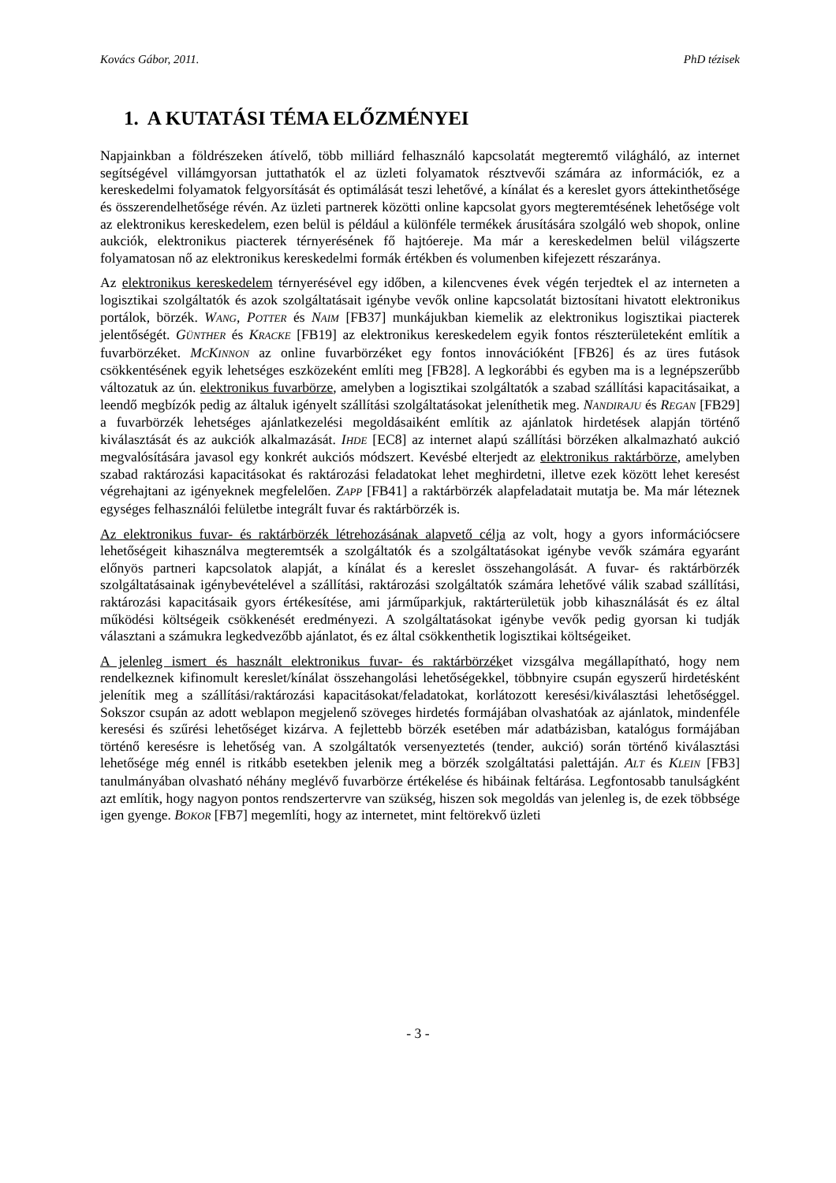Kovács Gábor, 2011. PhD tézisek
1. A KUTATÁSI TÉMA ELŐZMÉNYEI
Napjainkban a földrészeken átívelő, több milliárd felhasználó kapcsolatát megteremtő világháló, az internet segítségével villámgyorsan juttathatók el az üzleti folyamatok résztvevői számára az információk, ez a kereskedelmi folyamatok felgyorsítását és optimálását teszi lehetővé, a kínálat és a kereslet gyors áttekinthetősége és összerendelhetősége révén. Az üzleti partnerek közötti online kapcsolat gyors megteremtésének lehetősége volt az elektronikus kereskedelem, ezen belül is például a különféle termékek árusítására szolgáló web shopok, online aukciók, elektronikus piacterek térnyerésének fő hajtóereje. Ma már a kereskedelmen belül világszerte folyamatosan nő az elektronikus kereskedelmi formák értékben és volumenben kifejezett részaránya.
Az elektronikus kereskedelem térnyerésével egy időben, a kilencvenes évek végén terjedtek el az interneten a logisztikai szolgáltatók és azok szolgáltatásait igénybe vevők online kapcsolatát biztosítani hivatott elektronikus portálok, börzék. WANG, POTTER és NAIM [FB37] munkájukban kiemelik az elektronikus logisztikai piacterek jelentőségét. GÜNTHER és KRACKE [FB19] az elektronikus kereskedelem egyik fontos részterületeként említik a fuvarbörzéket. MCKINNON az online fuvarbörzéket egy fontos innovációként [FB26] és az üres futások csökkentésének egyik lehetséges eszközeként említi meg [FB28]. A legkorábbi és egyben ma is a legnépszerűbb változatuk az ún. elektronikus fuvarbörze, amelyben a logisztikai szolgáltatók a szabad szállítási kapacitásaikat, a leendő megbízók pedig az általuk igényelt szállítási szolgáltatásokat jeleníthetik meg. NANDIRAJU és REGAN [FB29] a fuvarbörzék lehetséges ajánlatkezelési megoldásaiként említik az ajánlatok hirdetések alapján történő kiválasztását és az aukciók alkalmazását. IHDE [EC8] az internet alapú szállítási börzéken alkalmazható aukció megvalósítására javasol egy konkrét aukciós módszert. Kevésbé elterjedt az elektronikus raktárbörze, amelyben szabad raktározási kapacitásokat és raktározási feladatokat lehet meghirdetni, illetve ezek között lehet keresést végrehajtani az igényeknek megfelelően. ZAPP [FB41] a raktárbörzék alapfeladatait mutatja be. Ma már léteznek egységes felhasználói felületbe integrált fuvar és raktárbörzék is.
Az elektronikus fuvar- és raktárbörzék létrehozásának alapvető célja az volt, hogy a gyors információcsere lehetőségeit kihasználva megteremtsék a szolgáltatók és a szolgáltatásokat igénybe vevők számára egyaránt előnyös partneri kapcsolatok alapját, a kínálat és a kereslet összehangolását. A fuvar- és raktárbörzék szolgáltatásainak igénybevételével a szállítási, raktározási szolgáltatók számára lehetővé válik szabad szállítási, raktározási kapacitásaik gyors értékesítése, ami járműparkjuk, raktárterületük jobb kihasználását és ez által működési költségeik csökkenését eredményezi. A szolgáltatásokat igénybe vevők pedig gyorsan ki tudják választani a számukra legkedvezőbb ajánlatot, és ez által csökkenthetik logisztikai költségeiket.
A jelenleg ismert és használt elektronikus fuvar- és raktárbörzéket vizsgálva megállapítható, hogy nem rendelkeznek kifinomult kereslet/kínálat összehangolási lehetőségekkel, többnyire csupán egyszerű hirdetésként jelenítik meg a szállítási/raktározási kapacitásokat/feladatokat, korlátozott keresési/kiválasztási lehetőséggel. Sokszor csupán az adott weblapon megjelenő szöveges hirdetés formájában olvashatóak az ajánlatok, mindenféle keresési és szűrési lehetőséget kizárva. A fejlettebb börzék esetében már adatbázisban, katalógus formájában történő keresésre is lehetőség van. A szolgáltatók versenyeztetés (tender, aukció) során történő kiválasztási lehetősége még ennél is ritkább esetekben jelenik meg a börzék szolgáltatási palettáján. ALT és KLEIN [FB3] tanulmányában olvasható néhány meglévő fuvarbörze értékelése és hibáinak feltárása. Legfontosabb tanulságként azt említik, hogy nagyon pontos rendszertervre van szükség, hiszen sok megoldás van jelenleg is, de ezek többsége igen gyenge. BOKOR [FB7] megemlíti, hogy az internetet, mint feltörekvő üzleti
- 3 -